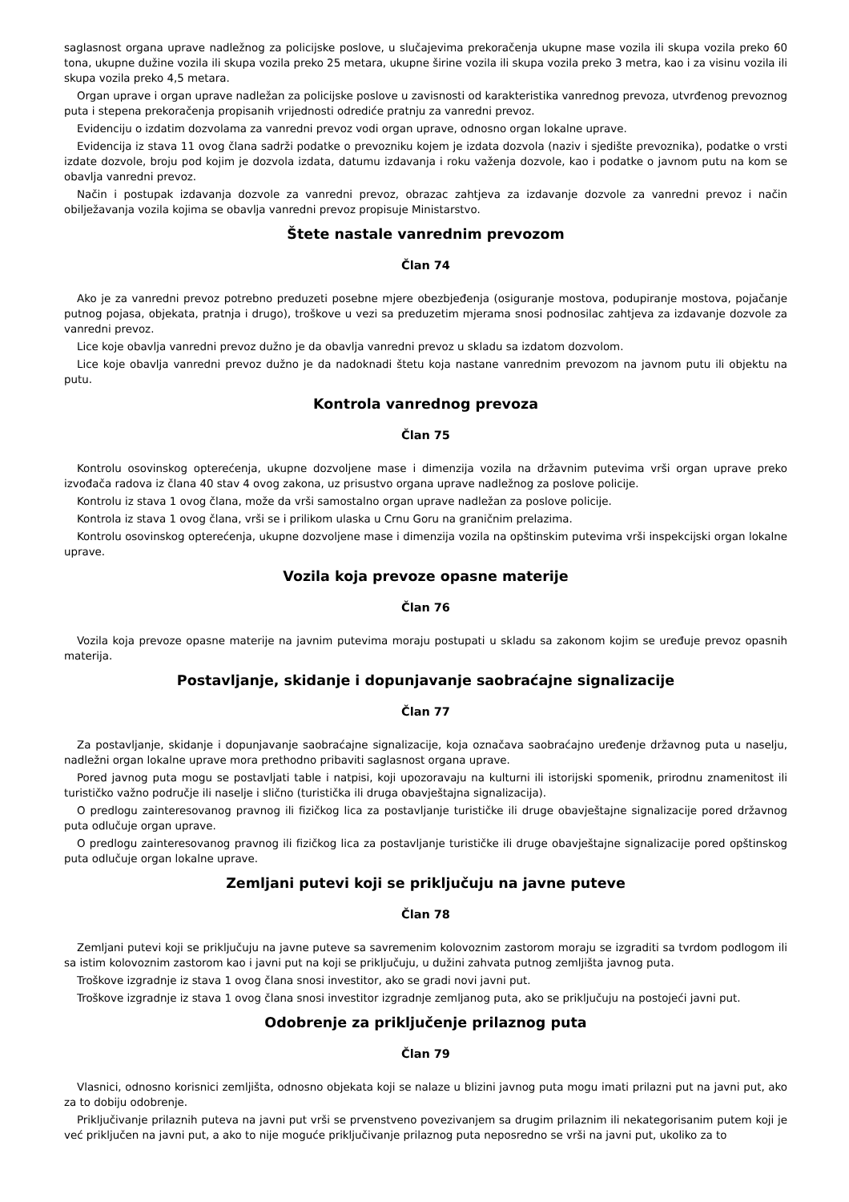saglasnost organa uprave nadležnog za policijske poslove, u slučajevima prekoračenja ukupne mase vozila ili skupa vozila preko 60 tona, ukupne dužine vozila ili skupa vozila preko 25 metara, ukupne širine vozila ili skupa vozila preko 3 metra, kao i za visinu vozila ili skupa vozila preko 4,5 metara.
Organ uprave i organ uprave nadležan za policijske poslove u zavisnosti od karakteristika vanrednog prevoza, utvrđenog prevoznog puta i stepena prekoračenja propisanih vrijednosti odrediće pratnju za vanredni prevoz.
Evidenciju o izdatim dozvolama za vanredni prevoz vodi organ uprave, odnosno organ lokalne uprave.
Evidencija iz stava 11 ovog člana sadrži podatke o prevozniku kojem je izdata dozvola (naziv i sjedište prevoznika), podatke o vrsti izdate dozvole, broju pod kojim je dozvola izdata, datumu izdavanja i roku važenja dozvole, kao i podatke o javnom putu na kom se obavlja vanredni prevoz.
Način i postupak izdavanja dozvole za vanredni prevoz, obrazac zahtjeva za izdavanje dozvole za vanredni prevoz i način obilježavanja vozila kojima se obavlja vanredni prevoz propisuje Ministarstvo.
Štete nastale vanrednim prevozom
Član 74
Ako je za vanredni prevoz potrebno preduzeti posebne mjere obezbjeđenja (osiguranje mostova, podupiranje mostova, pojačanje putnog pojasa, objekata, pratnja i drugo), troškove u vezi sa preduzetim mjerama snosi podnosilac zahtjeva za izdavanje dozvole za vanredni prevoz.
Lice koje obavlja vanredni prevoz dužno je da obavlja vanredni prevoz u skladu sa izdatom dozvolom.
Lice koje obavlja vanredni prevoz dužno je da nadoknadi štetu koja nastane vanrednim prevozom na javnom putu ili objektu na putu.
Kontrola vanrednog prevoza
Član 75
Kontrolu osovinskog opterećenja, ukupne dozvoljene mase i dimenzija vozila na državnim putevima vrši organ uprave preko izvođača radova iz člana 40 stav 4 ovog zakona, uz prisustvo organa uprave nadležnog za poslove policije.
Kontrolu iz stava 1 ovog člana, može da vrši samostalno organ uprave nadležan za poslove policije.
Kontrola iz stava 1 ovog člana, vrši se i prilikom ulaska u Crnu Goru na graničnim prelazima.
Kontrolu osovinskog opterećenja, ukupne dozvoljene mase i dimenzija vozila na opštinskim putevima vrši inspekcijski organ lokalne uprave.
Vozila koja prevoze opasne materije
Član 76
Vozila koja prevoze opasne materije na javnim putevima moraju postupati u skladu sa zakonom kojim se uređuje prevoz opasnih materija.
Postavljanje, skidanje i dopunjavanje saobraćajne signalizacije
Član 77
Za postavljanje, skidanje i dopunjavanje saobraćajne signalizacije, koja označava saobraćajno uređenje državnog puta u naselju, nadležni organ lokalne uprave mora prethodno pribaviti saglasnost organa uprave.
Pored javnog puta mogu se postavljati table i natpisi, koji upozoravaju na kulturni ili istorijski spomenik, prirodnu znamenitost ili turističko važno područje ili naselje i slično (turistička ili druga obavještajna signalizacija).
O predlogu zainteresovanog pravnog ili fizičkog lica za postavljanje turističke ili druge obavještajne signalizacije pored državnog puta odlučuje organ uprave.
O predlogu zainteresovanog pravnog ili fizičkog lica za postavljanje turističke ili druge obavještajne signalizacije pored opštinskog puta odlučuje organ lokalne uprave.
Zemljani putevi koji se priključuju na javne puteve
Član 78
Zemljani putevi koji se priključuju na javne puteve sa savremenim kolovoznim zastorom moraju se izgraditi sa tvrdom podlogom ili sa istim kolovoznim zastorom kao i javni put na koji se priključuju, u dužini zahvata putnog zemljišta javnog puta.
Troškove izgradnje iz stava 1 ovog člana snosi investitor, ako se gradi novi javni put.
Troškove izgradnje iz stava 1 ovog člana snosi investitor izgradnje zemljanog puta, ako se priključuju na postojeći javni put.
Odobrenje za priključenje prilaznog puta
Član 79
Vlasnici, odnosno korisnici zemljišta, odnosno objekata koji se nalaze u blizini javnog puta mogu imati prilazni put na javni put, ako za to dobiju odobrenje.
Priključivanje prilaznih puteva na javni put vrši se prvenstveno povezivanjem sa drugim prilaznim ili nekategorisanim putem koji je već priključen na javni put, a ako to nije moguće priključivanje prilaznog puta neposredno se vrši na javni put, ukoliko za to